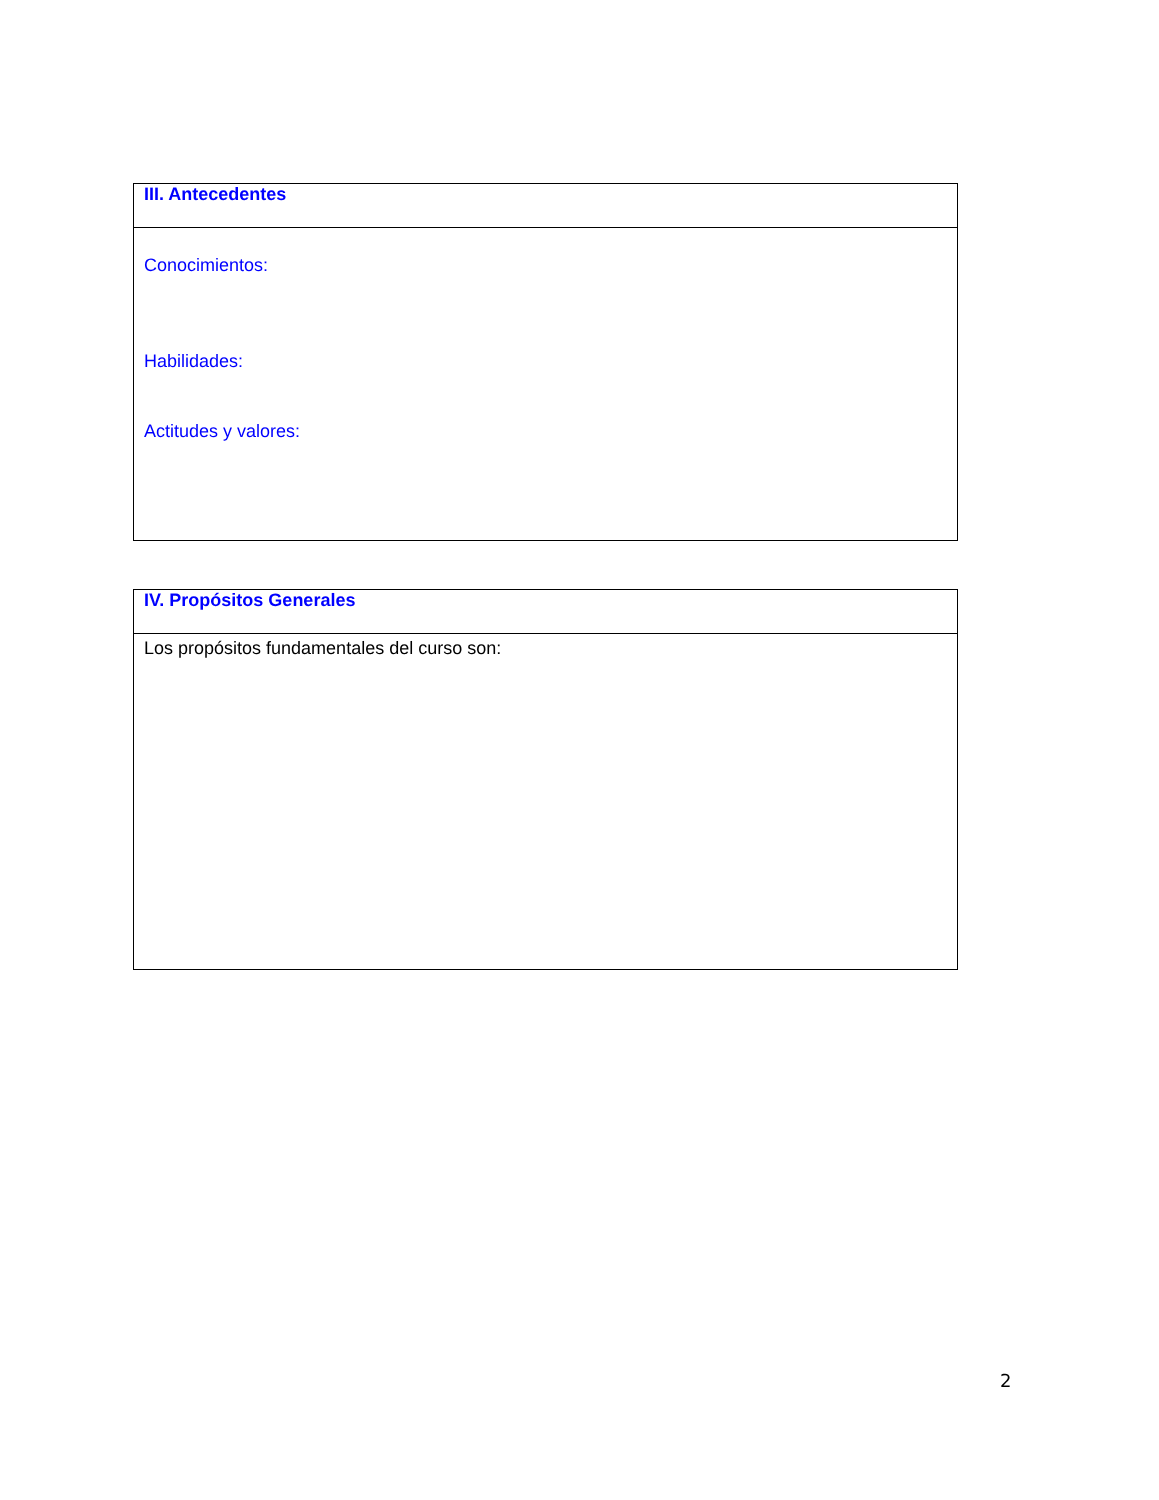| III. Antecedentes |
| Conocimientos: Habilidades: Actitudes y valores: |
| IV. Propósitos Generales |
| Los propósitos fundamentales del curso son: |
2